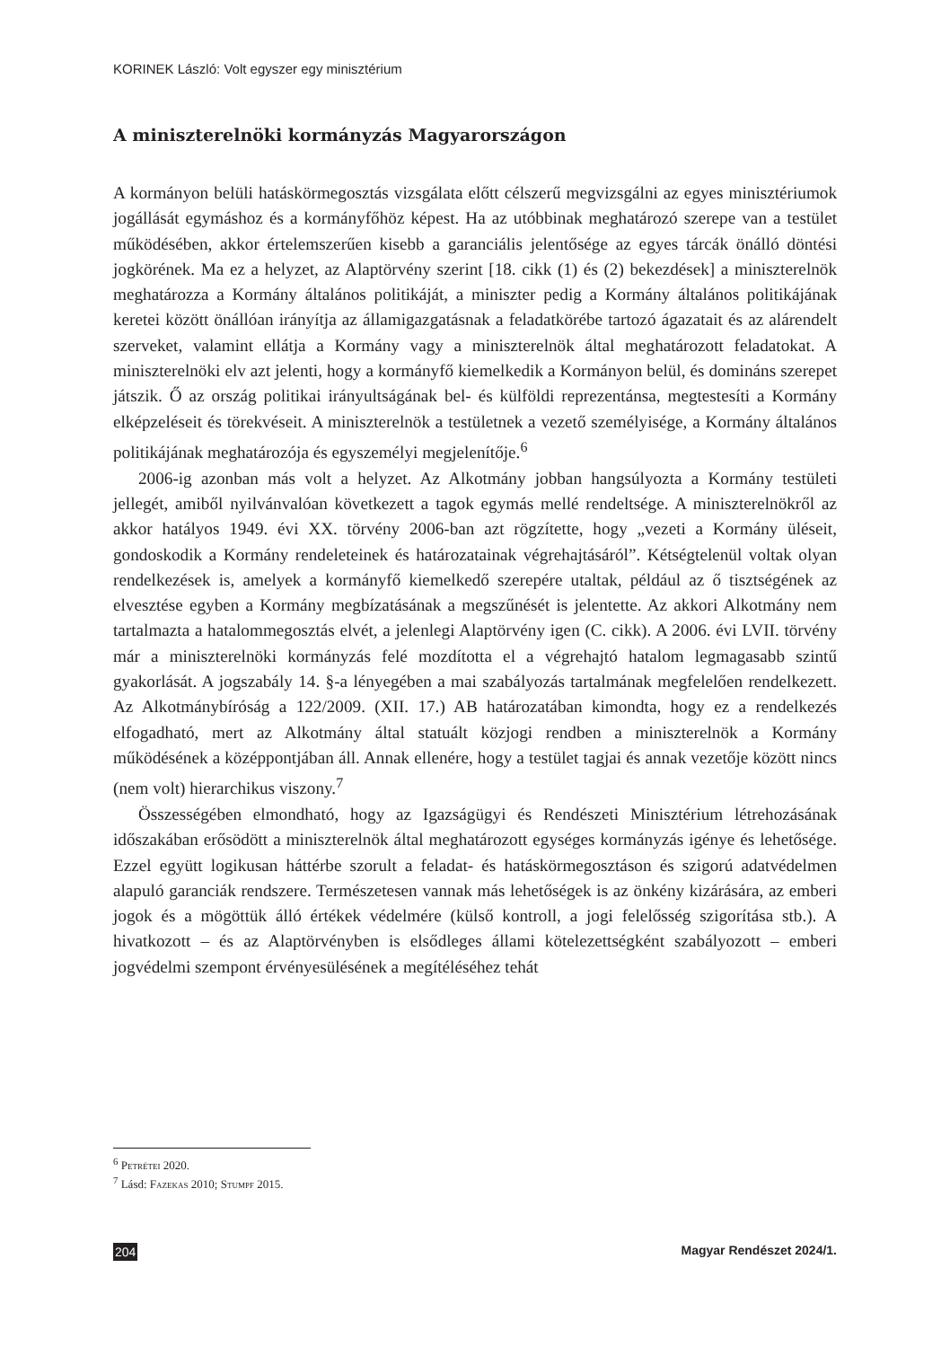KORINEK László: Volt egyszer egy minisztérium
A miniszterelnöki kormányzás Magyarországon
A kormányon belüli hatáskörmegosztás vizsgálata előtt célszerű megvizsgálni az egyes minisztériumok jogállását egymáshoz és a kormányfőhöz képest. Ha az utóbbinak meghatározó szerepe van a testület működésében, akkor értelemszerűen kisebb a garanciális jelentősége az egyes tárcák önálló döntési jogkörének. Ma ez a helyzet, az Alaptörvény szerint [18. cikk (1) és (2) bekezdések] a miniszterelnök meghatározza a Kormány általános politikáját, a miniszter pedig a Kormány általános politikájának keretei között önállóan irányítja az államigazgatásnak a feladatkörébe tartozó ágazatait és az alárendelt szerveket, valamint ellátja a Kormány vagy a miniszterelnök által meghatározott feladatokat. A miniszterelnöki elv azt jelenti, hogy a kormányfő kiemelkedik a Kormányon belül, és domináns szerepet játszik. Ő az ország politikai irányultságának bel- és külföldi reprezentánsa, megtestesíti a Kormány elképzeléseit és törekvéseit. A miniszterelnök a testületnek a vezető személyisége, a Kormány általános politikájának meghatározója és egyszemélyi megjelenítője.<sup>6</sup>
2006-ig azonban más volt a helyzet. Az Alkotmány jobban hangsúlyozta a Kormány testületi jellegét, amiből nyilvánvalóan következett a tagok egymás mellé rendeltsége. A miniszterelnökről az akkor hatályos 1949. évi XX. törvény 2006-ban azt rögzítette, hogy „vezeti a Kormány üléseit, gondoskodik a Kormány rendeleteinek és határozatainak végrehajtásáról”. Kétségtelenül voltak olyan rendelkezések is, amelyek a kormányfő kiemelkedő szerepére utaltak, például az ő tisztségének az elvesztése egyben a Kormány megbízatásának a megszűnését is jelentette. Az akkori Alkotmány nem tartalmazta a hatalommegosztás elvét, a jelenlegi Alaptörvény igen (C. cikk). A 2006. évi LVII. törvény már a miniszterelnöki kormányzás felé mozdította el a végrehajtó hatalom legmagasabb szintű gyakorlását. A jogszabály 14. §-a lényegében a mai szabályozás tartalmának megfelelően rendelkezett. Az Alkotmánybíróság a 122/2009. (XII. 17.) AB határozatában kimondta, hogy ez a rendelkezés elfogadható, mert az Alkotmány által statuált közjogi rendben a miniszterelnök a Kormány működésének a középpontjában áll. Annak ellenére, hogy a testület tagjai és annak vezetője között nincs (nem volt) hierarchikus viszony.<sup>7</sup>
Összességében elmondható, hogy az Igazságügyi és Rendészeti Minisztérium létrehozásának időszakában erősödött a miniszterelnök által meghatározott egységes kormányzás igénye és lehetősége. Ezzel együtt logikusan háttérbe szorult a feladat- és hatáskörmegosztáson és szigorú adatvédelmen alapuló garanciák rendszere. Természetesen vannak más lehetőségek is az önkény kizárására, az emberi jogok és a mögöttük álló értékek védelmére (külső kontroll, a jogi felelősség szigorítása stb.). A hivatkozott – és az Alaptörvényben is elsődleges állami kötelezettségként szabályozott – emberi jogvédelmi szempont érvényesülésének a megítéléséhez tehát
<sup>6</sup> Petrétei 2020.
<sup>7</sup> Lásd: Fazekas 2010; Stumpf 2015.
204 Magyar Rendészet 2024/1.